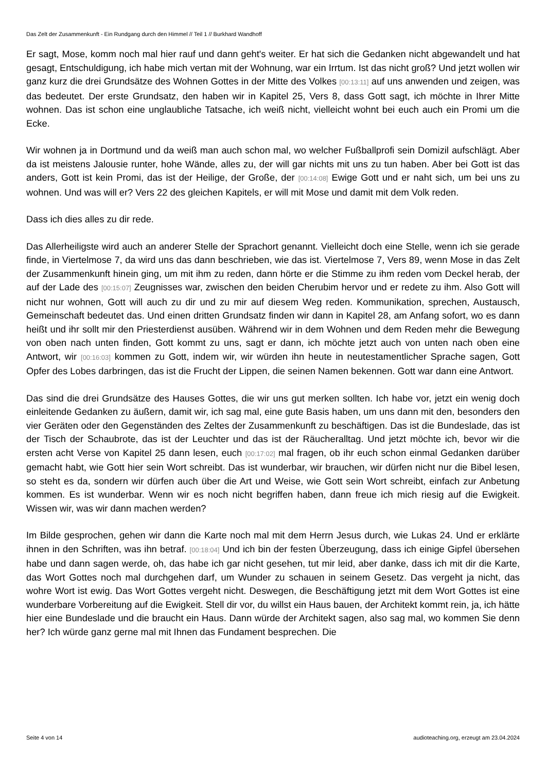Das Zelt der Zusammenkunft - Ein Rundgang durch den Himmel // Teil 1 // Burkhard Wandhoff
Er sagt, Mose, komm noch mal hier rauf und dann geht's weiter. Er hat sich die Gedanken nicht abgewandelt und hat gesagt, Entschuldigung, ich habe mich vertan mit der Wohnung, war ein Irrtum. Ist das nicht groß? Und jetzt wollen wir ganz kurz die drei Grundsätze des Wohnen Gottes in der Mitte des Volkes [00:13:11] auf uns anwenden und zeigen, was das bedeutet. Der erste Grundsatz, den haben wir in Kapitel 25, Vers 8, dass Gott sagt, ich möchte in Ihrer Mitte wohnen. Das ist schon eine unglaubliche Tatsache, ich weiß nicht, vielleicht wohnt bei euch auch ein Promi um die Ecke.
Wir wohnen ja in Dortmund und da weiß man auch schon mal, wo welcher Fußballprofi sein Domizil aufschlägt. Aber da ist meistens Jalousie runter, hohe Wände, alles zu, der will gar nichts mit uns zu tun haben. Aber bei Gott ist das anders, Gott ist kein Promi, das ist der Heilige, der Große, der [00:14:08] Ewige Gott und er naht sich, um bei uns zu wohnen. Und was will er? Vers 22 des gleichen Kapitels, er will mit Mose und damit mit dem Volk reden.
Dass ich dies alles zu dir rede.
Das Allerheiligste wird auch an anderer Stelle der Sprachort genannt. Vielleicht doch eine Stelle, wenn ich sie gerade finde, in Viertelmose 7, da wird uns das dann beschrieben, wie das ist. Viertelmose 7, Vers 89, wenn Mose in das Zelt der Zusammenkunft hinein ging, um mit ihm zu reden, dann hörte er die Stimme zu ihm reden vom Deckel herab, der auf der Lade des [00:15:07] Zeugnisses war, zwischen den beiden Cherubim hervor und er redete zu ihm. Also Gott will nicht nur wohnen, Gott will auch zu dir und zu mir auf diesem Weg reden. Kommunikation, sprechen, Austausch, Gemeinschaft bedeutet das. Und einen dritten Grundsatz finden wir dann in Kapitel 28, am Anfang sofort, wo es dann heißt und ihr sollt mir den Priesterdienst ausüben. Während wir in dem Wohnen und dem Reden mehr die Bewegung von oben nach unten finden, Gott kommt zu uns, sagt er dann, ich möchte jetzt auch von unten nach oben eine Antwort, wir [00:16:03] kommen zu Gott, indem wir, wir würden ihn heute in neutestamentlicher Sprache sagen, Gott Opfer des Lobes darbringen, das ist die Frucht der Lippen, die seinen Namen bekennen. Gott war dann eine Antwort.
Das sind die drei Grundsätze des Hauses Gottes, die wir uns gut merken sollten. Ich habe vor, jetzt ein wenig doch einleitende Gedanken zu äußern, damit wir, ich sag mal, eine gute Basis haben, um uns dann mit den, besonders den vier Geräten oder den Gegenständen des Zeltes der Zusammenkunft zu beschäftigen. Das ist die Bundeslade, das ist der Tisch der Schaubrote, das ist der Leuchter und das ist der Räucheralltag. Und jetzt möchte ich, bevor wir die ersten acht Verse von Kapitel 25 dann lesen, euch [00:17:02] mal fragen, ob ihr euch schon einmal Gedanken darüber gemacht habt, wie Gott hier sein Wort schreibt. Das ist wunderbar, wir brauchen, wir dürfen nicht nur die Bibel lesen, so steht es da, sondern wir dürfen auch über die Art und Weise, wie Gott sein Wort schreibt, einfach zur Anbetung kommen. Es ist wunderbar. Wenn wir es noch nicht begriffen haben, dann freue ich mich riesig auf die Ewigkeit. Wissen wir, was wir dann machen werden?
Im Bilde gesprochen, gehen wir dann die Karte noch mal mit dem Herrn Jesus durch, wie Lukas 24. Und er erklärte ihnen in den Schriften, was ihn betraf. [00:18:04] Und ich bin der festen Überzeugung, dass ich einige Gipfel übersehen habe und dann sagen werde, oh, das habe ich gar nicht gesehen, tut mir leid, aber danke, dass ich mit dir die Karte, das Wort Gottes noch mal durchgehen darf, um Wunder zu schauen in seinem Gesetz. Das vergeht ja nicht, das wohre Wort ist ewig. Das Wort Gottes vergeht nicht. Deswegen, die Beschäftigung jetzt mit dem Wort Gottes ist eine wunderbare Vorbereitung auf die Ewigkeit. Stell dir vor, du willst ein Haus bauen, der Architekt kommt rein, ja, ich hätte hier eine Bundeslade und die braucht ein Haus. Dann würde der Architekt sagen, also sag mal, wo kommen Sie denn her? Ich würde ganz gerne mal mit Ihnen das Fundament besprechen. Die
Seite 4 von 14 audioteaching.org, erzeugt am 23.04.2024